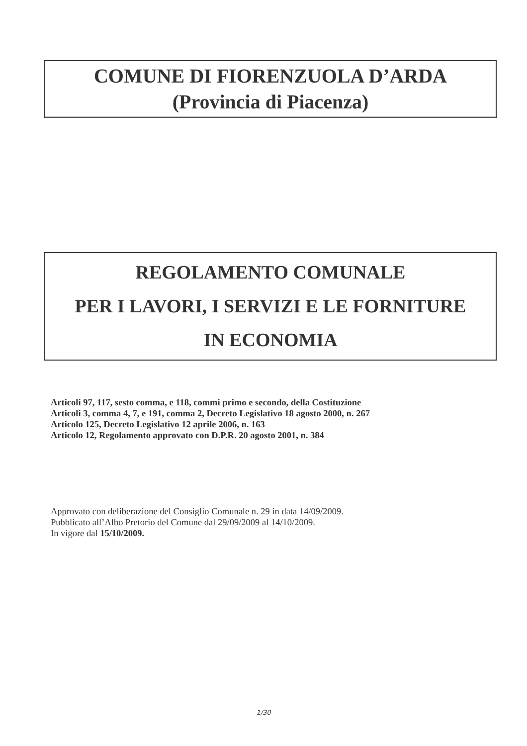COMUNE DI FIORENZUOLA D’ARDA
(Provincia di Piacenza)
REGOLAMENTO COMUNALE
PER I LAVORI, I SERVIZI E LE FORNITURE
IN ECONOMIA
Articoli 97, 117, sesto comma, e 118, commi primo e secondo, della Costituzione
Articoli 3, comma 4, 7, e 191, comma 2, Decreto Legislativo 18 agosto 2000, n. 267
Articolo 125, Decreto Legislativo 12 aprile 2006, n. 163
Articolo 12, Regolamento approvato con D.P.R. 20 agosto 2001, n. 384
Approvato con deliberazione del Consiglio Comunale n. 29 in data 14/09/2009.
Pubblicato all’Albo Pretorio del Comune dal 29/09/2009 al 14/10/2009.
In vigore dal 15/10/2009.
1/30